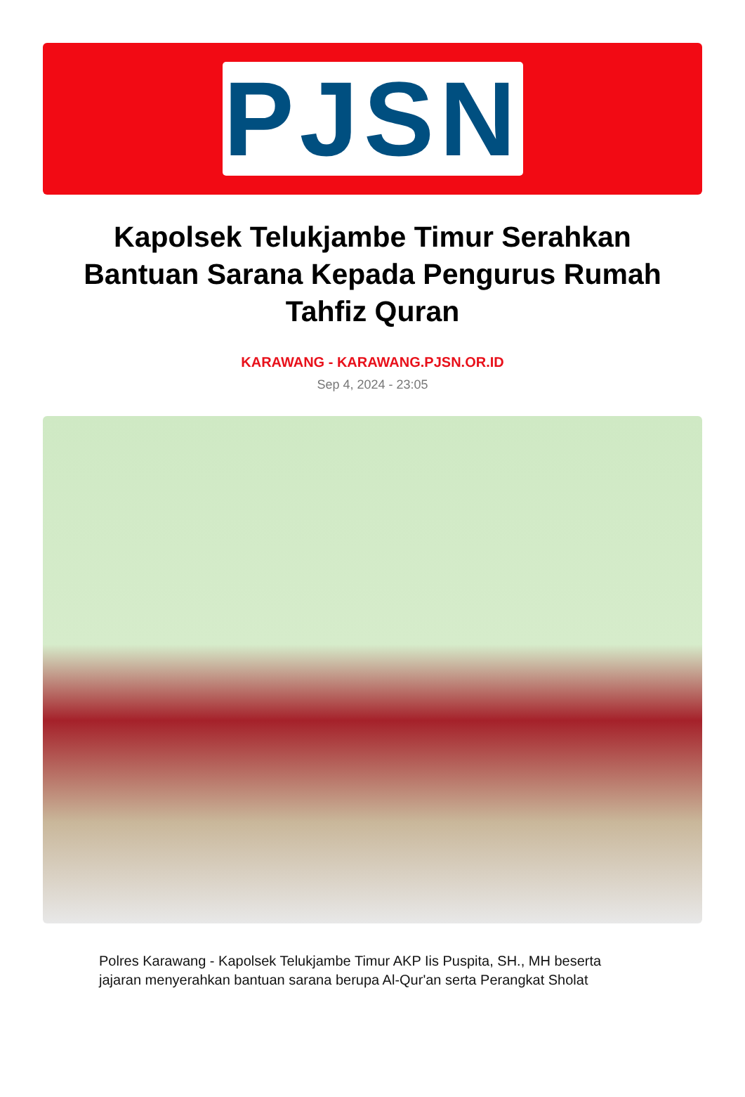PJSN
Kapolsek Telukjambe Timur Serahkan Bantuan Sarana Kepada Pengurus Rumah Tahfiz Quran
KARAWANG - KARAWANG.PJSN.OR.ID
Sep 4, 2024 - 23:05
Polres Karawang - Kapolsek Telukjambe Timur AKP Iis Puspita, SH., MH beserta jajaran menyerahkan bantuan sarana berupa Al-Qur'an serta Perangkat Sholat